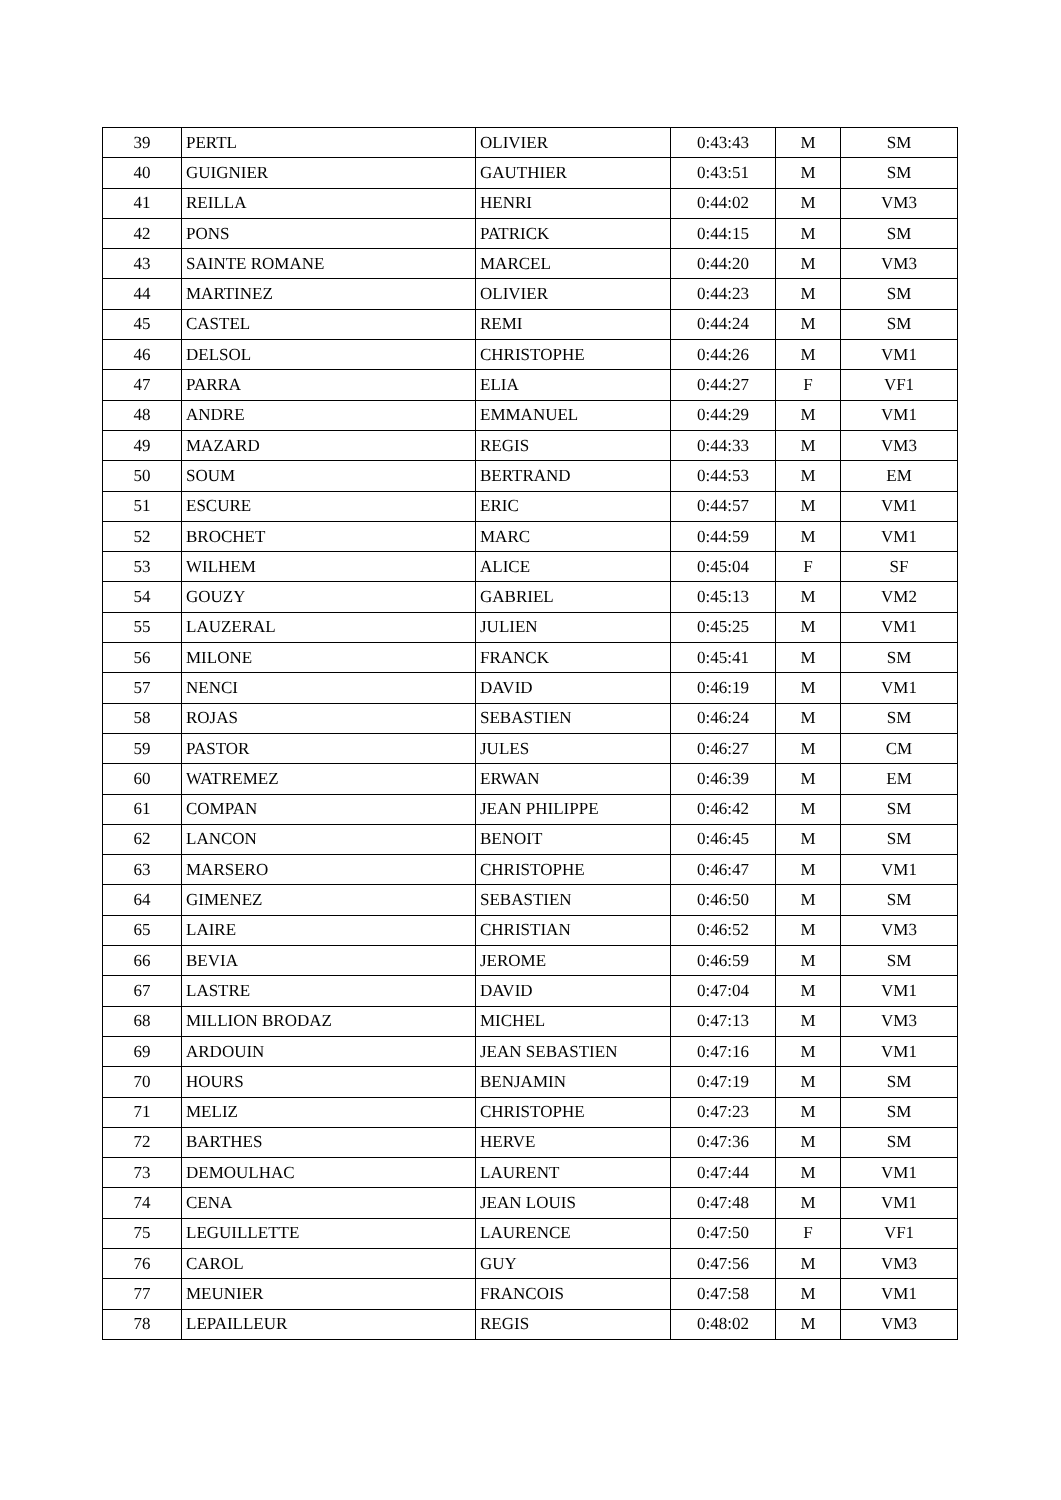| 39 | PERTL | OLIVIER | 0:43:43 | M | SM |
| 40 | GUIGNIER | GAUTHIER | 0:43:51 | M | SM |
| 41 | REILLA | HENRI | 0:44:02 | M | VM3 |
| 42 | PONS | PATRICK | 0:44:15 | M | SM |
| 43 | SAINTE ROMANE | MARCEL | 0:44:20 | M | VM3 |
| 44 | MARTINEZ | OLIVIER | 0:44:23 | M | SM |
| 45 | CASTEL | REMI | 0:44:24 | M | SM |
| 46 | DELSOL | CHRISTOPHE | 0:44:26 | M | VM1 |
| 47 | PARRA | ELIA | 0:44:27 | F | VF1 |
| 48 | ANDRE | EMMANUEL | 0:44:29 | M | VM1 |
| 49 | MAZARD | REGIS | 0:44:33 | M | VM3 |
| 50 | SOUM | BERTRAND | 0:44:53 | M | EM |
| 51 | ESCURE | ERIC | 0:44:57 | M | VM1 |
| 52 | BROCHET | MARC | 0:44:59 | M | VM1 |
| 53 | WILHEM | ALICE | 0:45:04 | F | SF |
| 54 | GOUZY | GABRIEL | 0:45:13 | M | VM2 |
| 55 | LAUZERAL | JULIEN | 0:45:25 | M | VM1 |
| 56 | MILONE | FRANCK | 0:45:41 | M | SM |
| 57 | NENCI | DAVID | 0:46:19 | M | VM1 |
| 58 | ROJAS | SEBASTIEN | 0:46:24 | M | SM |
| 59 | PASTOR | JULES | 0:46:27 | M | CM |
| 60 | WATREMEZ | ERWAN | 0:46:39 | M | EM |
| 61 | COMPAN | JEAN PHILIPPE | 0:46:42 | M | SM |
| 62 | LANCON | BENOIT | 0:46:45 | M | SM |
| 63 | MARSERO | CHRISTOPHE | 0:46:47 | M | VM1 |
| 64 | GIMENEZ | SEBASTIEN | 0:46:50 | M | SM |
| 65 | LAIRE | CHRISTIAN | 0:46:52 | M | VM3 |
| 66 | BEVIA | JEROME | 0:46:59 | M | SM |
| 67 | LASTRE | DAVID | 0:47:04 | M | VM1 |
| 68 | MILLION BRODAZ | MICHEL | 0:47:13 | M | VM3 |
| 69 | ARDOUIN | JEAN SEBASTIEN | 0:47:16 | M | VM1 |
| 70 | HOURS | BENJAMIN | 0:47:19 | M | SM |
| 71 | MELIZ | CHRISTOPHE | 0:47:23 | M | SM |
| 72 | BARTHES | HERVE | 0:47:36 | M | SM |
| 73 | DEMOULHAC | LAURENT | 0:47:44 | M | VM1 |
| 74 | CENA | JEAN LOUIS | 0:47:48 | M | VM1 |
| 75 | LEGUILLETTE | LAURENCE | 0:47:50 | F | VF1 |
| 76 | CAROL | GUY | 0:47:56 | M | VM3 |
| 77 | MEUNIER | FRANCOIS | 0:47:58 | M | VM1 |
| 78 | LEPAILLEUR | REGIS | 0:48:02 | M | VM3 |